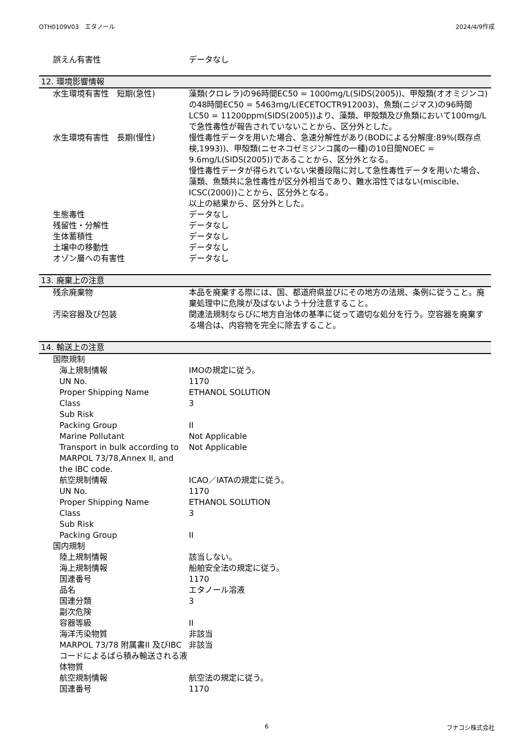OTH0109V03　エタノール 2024/4/9作成
| 誤えん有害性 | データなし |
12. 環境影響情報
| 水生環境有害性 短期(急性) | 藻類(クロレラ)の96時間EC50 = 1000mg/L(SIDS(2005))、甲殻類(オオミジンコ)の48時間EC50 = 5463mg/L(ECETOCTR912003)、魚類(ニジマス)の96時間LC50 = 11200ppm(SIDS(2005))より、藻類、甲殻類及び魚類において100mg/Lで急性毒性が報告されていないことから、区分外とした。 |
| 水生環境有害性 長期(慢性) | 慢性毒性データを用いた場合、急速分解性があり(BODによる分解度:89%(既存点検,1993))、甲殻類(ニセネコゼミジンコ属の一種)の10日間NOEC = 9.6mg/L(SIDS(2005))であることから、区分外となる。 慢性毒性データが得られていない栄養段階に対して急性毒性データを用いた場合、藻類、魚類共に急性毒性が区分外相当であり、難水溶性ではない(miscible、ICSC(2000))ことから、区分外となる。 以上の結果から、区分外とした。 |
| 生態毒性 | データなし |
| 残留性・分解性 | データなし |
| 生体蓄積性 | データなし |
| 土壌中の移動性 | データなし |
| オゾン層への有害性 | データなし |
13. 廃棄上の注意
| 残余廃棄物 | 本品を廃棄する際には、国、都道府県並びにその地方の法規、条例に従うこと。廃棄処理中に危険が及ばないよう十分注意すること。 |
| 汚染容器及び包装 | 関連法規制ならびに地方自治体の基準に従って適切な処分を行う。空容器を廃棄する場合は、内容物を完全に除去すること。 |
14. 輸送上の注意
| 国際規制 | |
| 海上規制情報 | IMOの規定に従う。 |
| UN No. | 1170 |
| Proper Shipping Name | ETHANOL SOLUTION |
| Class | 3 |
| Sub Risk | |
| Packing Group | II |
| Marine Pollutant | Not Applicable |
| Transport in bulk according to MARPOL 73/78,Annex II, and the IBC code. | Not Applicable |
| 航空規制情報 | ICAO／IATAの規定に従う。 |
| UN No. | 1170 |
| Proper Shipping Name | ETHANOL SOLUTION |
| Class | 3 |
| Sub Risk | |
| Packing Group | II |
| 国内規制 | |
| 陸上規制情報 | 該当しない。 |
| 海上規制情報 | 船舶安全法の規定に従う。 |
| 国連番号 | 1170 |
| 品名 | エタノール溶液 |
| 国連分類 | 3 |
| 副次危険 | |
| 容器等級 | II |
| 海洋汚染物質 | 非該当 |
| MARPOL 73/78 附属書II 及びIBCコードによるばら積み輸送される液体物質 | 非該当 |
| 航空規制情報 | 航空法の規定に従う。 |
| 国連番号 | 1170 |
6 フナコシ株式会社